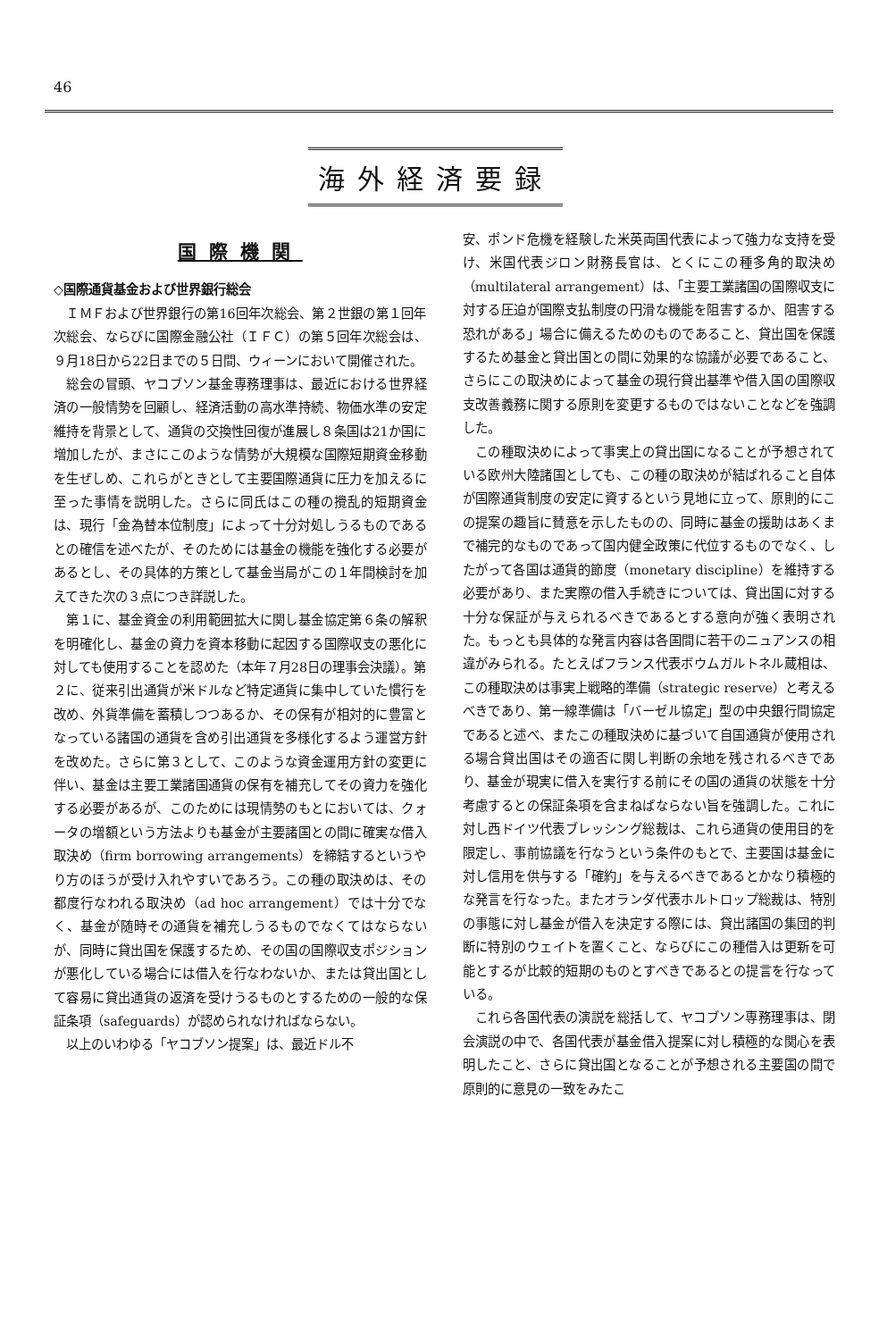46
海外経済要録
国際機関
◇国際通貨基金および世界銀行総会
ＩＭＦおよび世界銀行の第16回年次総会、第２世銀の第１回年次総会、ならびに国際金融公社（ＩＦＣ）の第５回年次総会は、９月18日から22日までの５日間、ウィーンにおいて開催された。
総会の冒頭、ヤコブソン基金専務理事は、最近における世界経済の一般情勢を回顧し、経済活動の高水準持続、物価水準の安定維持を背景として、通貨の交換性回復が進展し８条国は21か国に増加したが、まさにこのような情勢が大規模な国際短期資金移動を生ぜしめ、これらがときとして主要国際通貨に圧力を加えるに至った事情を説明した。さらに同氏はこの種の攪乱的短期資金は、現行「金為替本位制度」によって十分対処しうるものであるとの確信を述べたが、そのためには基金の機能を強化する必要があるとし、その具体的方策として基金当局がこの１年間検討を加えてきた次の３点につき詳説した。
第１に、基金資金の利用範囲拡大に関し基金協定第６条の解釈を明確化し、基金の資力を資本移動に起因する国際収支の悪化に対しても使用することを認めた（本年７月28日の理事会決議）。第２に、従来引出通貨が米ドルなど特定通貨に集中していた慣行を改め、外貨準備を蓄積しつつあるか、その保有が相対的に豊富となっている諸国の通貨を含め引出通貨を多様化するよう運営方針を改めた。さらに第３として、このような資金運用方針の変更に伴い、基金は主要工業諸国通貨の保有を補充してその資力を強化する必要があるが、このためには現情勢のもとにおいては、クォータの増額という方法よりも基金が主要諸国との間に確実な借入取決め（firm borrowing arrangements）を締結するというやり方のほうが受け入れやすいであろう。この種の取決めは、その都度行なわれる取決め（ad hoc arrangement）では十分でなく、基金が随時その通貨を補充しうるものでなくてはならないが、同時に貸出国を保護するため、その国の国際収支ポジションが悪化している場合には借入を行なわないか、または貸出国として容易に貸出通貨の返済を受けうるものとするための一般的な保証条項（safeguards）が認められなければならない。
以上のいわゆる「ヤコブソン提案」は、最近ドル不
安、ポンド危機を経験した米英両国代表によって強力な支持を受け、米国代表ジロン財務長官は、とくにこの種多角的取決め（multilateral arrangement）は、「主要工業諸国の国際収支に対する圧迫が国際支払制度の円滑な機能を阻害するか、阻害する恐れがある」場合に備えるためのものであること、貸出国を保護するため基金と貸出国との間に効果的な協議が必要であること、さらにこの取決めによって基金の現行貸出基準や借入国の国際収支改善義務に関する原則を変更するものではないことなどを強調した。
この種取決めによって事実上の貸出国になることが予想されている欧州大陸諸国としても、この種の取決めが結ばれること自体が国際通貨制度の安定に資するという見地に立って、原則的にこの提案の趣旨に賛意を示したものの、同時に基金の援助はあくまで補完的なものであって国内健全政策に代位するものでなく、したがって各国は通貨的節度（monetary discipline）を維持する必要があり、また実際の借入手続きについては、貸出国に対する十分な保証が与えられるべきであるとする意向が強く表明された。もっとも具体的な発言内容は各国間に若干のニュアンスの相違がみられる。たとえばフランス代表ボウムガルトネル蔵相は、この種取決めは事実上戦略的準備（strategic reserve）と考えるべきであり、第一線準備は「バーゼル協定」型の中央銀行間協定であると述べ、またこの種取決めに基づいて自国通貨が使用される場合貸出国はその適否に関し判断の余地を残されるべきであり、基金が現実に借入を実行する前にその国の通貨の状態を十分考慮するとの保証条項を含まねばならない旨を強調した。これに対し西ドイツ代表ブレッシング総裁は、これら通貨の使用目的を限定し、事前協議を行なうという条件のもとで、主要国は基金に対し信用を供与する「確約」を与えるべきであるとかなり積極的な発言を行なった。またオランダ代表ホルトロップ総裁は、特別の事態に対し基金が借入を決定する際には、貸出諸国の集団的判断に特別のウェイトを置くこと、ならびにこの種借入は更新を可能とするが比較的短期のものとすべきであるとの提言を行なっている。
これら各国代表の演説を総括して、ヤコブソン専務理事は、閉会演説の中で、各国代表が基金借入提案に対し積極的な関心を表明したこと、さらに貸出国となることが予想される主要国の間で原則的に意見の一致をみたこ